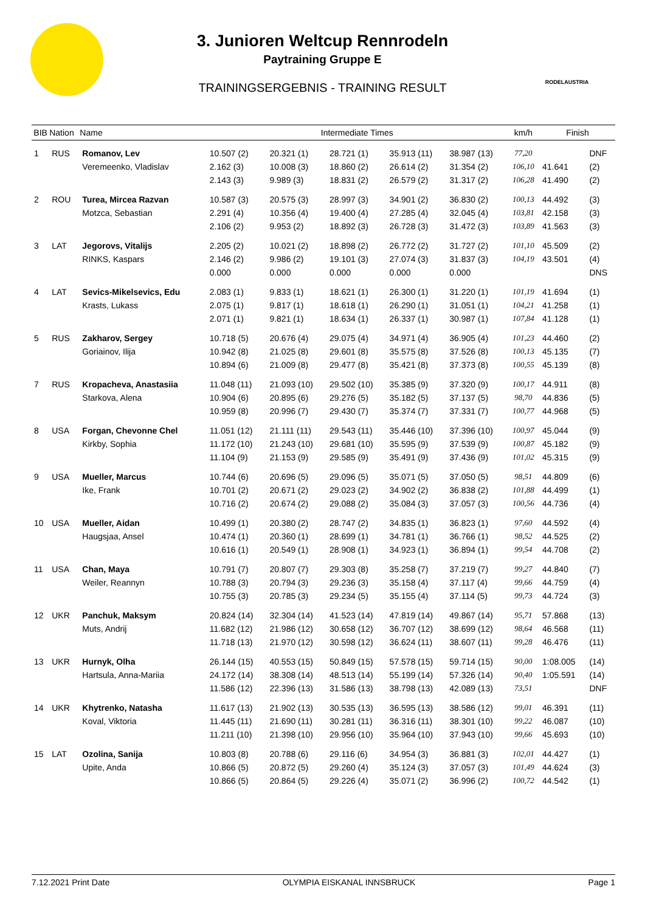RODELAUSTRIA
3. Junioren Weltcup Rennrodeln
Paytraining Gruppe E
TRAININGSERGEBNIS - TRAINING RESULT
| BIB | Nation | Name | Intermediate Times | | | | | km/h | Finish | |
| --- | --- | --- | --- | --- | --- | --- | --- | --- | --- | --- |
| 1 | RUS | Romanov, Lev | 10.507 (2) | 20.321 (1) | 28.721 (1) | 35.913 (11) | 38.987 (13) | 77,20 | | DNF |
| | | Veremeenko, Vladislav | 2.162 (3) | 10.008 (3) | 18.860 (2) | 26.614 (2) | 31.354 (2) | 106,10 | 41.641 | (2) |
| | | | 2.143 (3) | 9.989 (3) | 18.831 (2) | 26.579 (2) | 31.317 (2) | 106,28 | 41.490 | (2) |
| 2 | ROU | Turea, Mircea Razvan | 10.587 (3) | 20.575 (3) | 28.997 (3) | 34.901 (2) | 36.830 (2) | 100,13 | 44.492 | (3) |
| | | Motzca, Sebastian | 2.291 (4) | 10.356 (4) | 19.400 (4) | 27.285 (4) | 32.045 (4) | 103,81 | 42.158 | (3) |
| | | | 2.106 (2) | 9.953 (2) | 18.892 (3) | 26.728 (3) | 31.472 (3) | 103,89 | 41.563 | (3) |
| 3 | LAT | Jegorovs, Vitalijs | 2.205 (2) | 10.021 (2) | 18.898 (2) | 26.772 (2) | 31.727 (2) | 101,10 | 45.509 | (2) |
| | | RINKS, Kaspars | 2.146 (2) | 9.986 (2) | 19.101 (3) | 27.074 (3) | 31.837 (3) | 104,19 | 43.501 | (4) |
| | | | 0.000 | 0.000 | 0.000 | 0.000 | 0.000 | | | DNS |
| 4 | LAT | Sevics-Mikelsevics, Edu | 2.083 (1) | 9.833 (1) | 18.621 (1) | 26.300 (1) | 31.220 (1) | 101,19 | 41.694 | (1) |
| | | Krasts, Lukass | 2.075 (1) | 9.817 (1) | 18.618 (1) | 26.290 (1) | 31.051 (1) | 104,21 | 41.258 | (1) |
| | | | 2.071 (1) | 9.821 (1) | 18.634 (1) | 26.337 (1) | 30.987 (1) | 107,84 | 41.128 | (1) |
| 5 | RUS | Zakharov, Sergey | 10.718 (5) | 20.676 (4) | 29.075 (4) | 34.971 (4) | 36.905 (4) | 101,23 | 44.460 | (2) |
| | | Goriainov, Ilija | 10.942 (8) | 21.025 (8) | 29.601 (8) | 35.575 (8) | 37.526 (8) | 100,13 | 45.135 | (7) |
| | | | 10.894 (6) | 21.009 (8) | 29.477 (8) | 35.421 (8) | 37.373 (8) | 100,55 | 45.139 | (8) |
| 7 | RUS | Kropacheva, Anastasiia | 11.048 (11) | 21.093 (10) | 29.502 (10) | 35.385 (9) | 37.320 (9) | 100,17 | 44.911 | (8) |
| | | Starkova, Alena | 10.904 (6) | 20.895 (6) | 29.276 (5) | 35.182 (5) | 37.137 (5) | 98,70 | 44.836 | (5) |
| | | | 10.959 (8) | 20.996 (7) | 29.430 (7) | 35.374 (7) | 37.331 (7) | 100,77 | 44.968 | (5) |
| 8 | USA | Forgan, Chevonne Chel | 11.051 (12) | 21.111 (11) | 29.543 (11) | 35.446 (10) | 37.396 (10) | 100,97 | 45.044 | (9) |
| | | Kirkby, Sophia | 11.172 (10) | 21.243 (10) | 29.681 (10) | 35.595 (9) | 37.539 (9) | 100,87 | 45.182 | (9) |
| | | | 11.104 (9) | 21.153 (9) | 29.585 (9) | 35.491 (9) | 37.436 (9) | 101,02 | 45.315 | (9) |
| 9 | USA | Mueller, Marcus | 10.744 (6) | 20.696 (5) | 29.096 (5) | 35.071 (5) | 37.050 (5) | 98,51 | 44.809 | (6) |
| | | Ike, Frank | 10.701 (2) | 20.671 (2) | 29.023 (2) | 34.902 (2) | 36.838 (2) | 101,88 | 44.499 | (1) |
| | | | 10.716 (2) | 20.674 (2) | 29.088 (2) | 35.084 (3) | 37.057 (3) | 100,56 | 44.736 | (4) |
| 10 | USA | Mueller, Aidan | 10.499 (1) | 20.380 (2) | 28.747 (2) | 34.835 (1) | 36.823 (1) | 97,60 | 44.592 | (4) |
| | | Haugsjaa, Ansel | 10.474 (1) | 20.360 (1) | 28.699 (1) | 34.781 (1) | 36.766 (1) | 98,52 | 44.525 | (2) |
| | | | 10.616 (1) | 20.549 (1) | 28.908 (1) | 34.923 (1) | 36.894 (1) | 99,54 | 44.708 | (2) |
| 11 | USA | Chan, Maya | 10.791 (7) | 20.807 (7) | 29.303 (8) | 35.258 (7) | 37.219 (7) | 99,27 | 44.840 | (7) |
| | | Weiler, Reannyn | 10.788 (3) | 20.794 (3) | 29.236 (3) | 35.158 (4) | 37.117 (4) | 99,66 | 44.759 | (4) |
| | | | 10.755 (3) | 20.785 (3) | 29.234 (5) | 35.155 (4) | 37.114 (5) | 99,73 | 44.724 | (3) |
| 12 | UKR | Panchuk, Maksym | 20.824 (14) | 32.304 (14) | 41.523 (14) | 47.819 (14) | 49.867 (14) | 95,71 | 57.868 | (13) |
| | | Muts, Andrij | 11.682 (12) | 21.986 (12) | 30.658 (12) | 36.707 (12) | 38.699 (12) | 98,64 | 46.568 | (11) |
| | | | 11.718 (13) | 21.970 (12) | 30.598 (12) | 36.624 (11) | 38.607 (11) | 99,28 | 46.476 | (11) |
| 13 | UKR | Hurnyk, Olha | 26.144 (15) | 40.553 (15) | 50.849 (15) | 57.578 (15) | 59.714 (15) | 90,00 | 1:08.005 | (14) |
| | | Hartsula, Anna-Mariia | 24.172 (14) | 38.308 (14) | 48.513 (14) | 55.199 (14) | 57.326 (14) | 90,40 | 1:05.591 | (14) |
| | | | 11.586 (12) | 22.396 (13) | 31.586 (13) | 38.798 (13) | 42.089 (13) | 73,51 | | DNF |
| 14 | UKR | Khytrenko, Natasha | 11.617 (13) | 21.902 (13) | 30.535 (13) | 36.595 (13) | 38.586 (12) | 99,01 | 46.391 | (11) |
| | | Koval, Viktoria | 11.445 (11) | 21.690 (11) | 30.281 (11) | 36.316 (11) | 38.301 (10) | 99,22 | 46.087 | (10) |
| | | | 11.211 (10) | 21.398 (10) | 29.956 (10) | 35.964 (10) | 37.943 (10) | 99,66 | 45.693 | (10) |
| 15 | LAT | Ozolina, Sanija | 10.803 (8) | 20.788 (6) | 29.116 (6) | 34.954 (3) | 36.881 (3) | 102,01 | 44.427 | (1) |
| | | Upite, Anda | 10.866 (5) | 20.872 (5) | 29.260 (4) | 35.124 (3) | 37.057 (3) | 101,49 | 44.624 | (3) |
| | | | 10.866 (5) | 20.864 (5) | 29.226 (4) | 35.071 (2) | 36.996 (2) | 100,72 | 44.542 | (1) |
7.12.2021 Print Date OLYMPIA EISKANAL INNSBRUCK Page 1